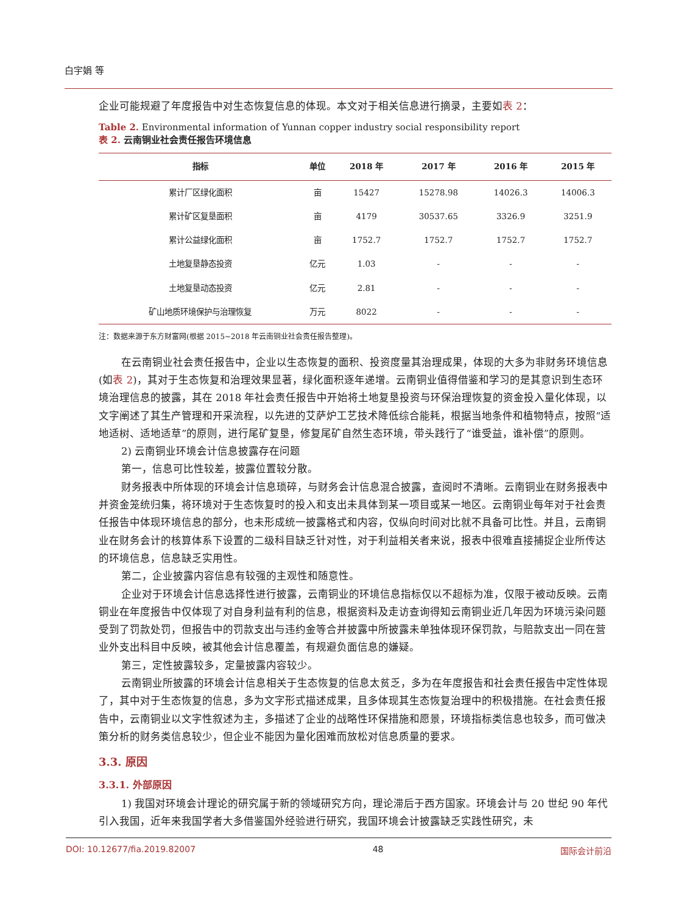白宇娟 等
企业可能规避了年度报告中对生态恢复信息的体现。本文对于相关信息进行摘录，主要如表 2：
Table 2. Environmental information of Yunnan copper industry social responsibility report
表 2. 云南铜业社会责任报告环境信息
| 指标 | 单位 | 2018 年 | 2017 年 | 2016 年 | 2015 年 |
| --- | --- | --- | --- | --- | --- |
| 累计厂区绿化面积 | 亩 | 15427 | 15278.98 | 14026.3 | 14006.3 |
| 累计矿区复垦面积 | 亩 | 4179 | 30537.65 | 3326.9 | 3251.9 |
| 累计公益绿化面积 | 亩 | 1752.7 | 1752.7 | 1752.7 | 1752.7 |
| 土地复垦静态投资 | 亿元 | 1.03 | - | - | - |
| 土地复垦动态投资 | 亿元 | 2.81 | - | - | - |
| 矿山地质环境保护与治理恢复 | 万元 | 8022 | - | - | - |
注：数据来源于东方财富网(根据 2015~2018 年云南铜业社会责任报告整理)。
在云南铜业社会责任报告中，企业以生态恢复的面积、投资度量其治理成果，体现的大多为非财务环境信息(如表 2)，其对于生态恢复和治理效果显著，绿化面积逐年递增。云南铜业值得借鉴和学习的是其意识到生态环境治理信息的披露，其在 2018 年社会责任报告中开始将土地复垦投资与环保治理恢复的资金投入量化体现，以文字阐述了其生产管理和开采流程，以先进的艾萨炉工艺技术降低综合能耗，根据当地条件和植物特点，按照“适地适树、适地适草”的原则，进行尾矿复垦，修复尾矿自然生态环境，带头践行了“谁受益，谁补偿”的原则。
2) 云南铜业环境会计信息披露存在问题
第一，信息可比性较差，披露位置较分散。
财务报表中所体现的环境会计信息琐碎，与财务会计信息混合披露，查阅时不清晰。云南铜业在财务报表中并资金笼统归集，将环境对于生态恢复时的投入和支出未具体到某一项目或某一地区。云南铜业每年对于社会责任报告中体现环境信息的部分，也未形成统一披露格式和内容，仅纵向时间对比就不具备可比性。并且，云南铜业在财务会计的核算体系下设置的二级科目缺乏针对性，对于利益相关者来说，报表中很难直接捕捉企业所传达的环境信息，信息缺乏实用性。
第二，企业披露内容信息有较强的主观性和随意性。
企业对于环境会计信息选择性进行披露，云南铜业的环境信息指标仅以不超标为准，仅限于被动反映。云南铜业在年度报告中仅体现了对自身利益有利的信息，根据资料及走访查询得知云南铜业近几年因为环境污染问题受到了罚款处罚，但报告中的罚款支出与违约金等合并披露中所披露未单独体现环保罚款，与赔款支出一同在营业外支出科目中反映，被其他会计信息覆盖，有规避负面信息的嫌疑。
第三，定性披露较多，定量披露内容较少。
云南铜业所披露的环境会计信息相关于生态恢复的信息太贫乏，多为在年度报告和社会责任报告中定性体现了，其中对于生态恢复的信息，多为文字形式描述成果，且多体现其生态恢复治理中的积极措施。在社会责任报告中，云南铜业以文字性叙述为主，多描述了企业的战略性环保措施和愿景，环境指标类信息也较多，而可做决策分析的财务类信息较少，但企业不能因为量化困难而放松对信息质量的要求。
3.3. 原因
3.3.1. 外部原因
1) 我国对环境会计理论的研究属于新的领域研究方向，理论滞后于西方国家。环境会计与 20 世纪 90 年代引入我国，近年来我国学者大多借鉴国外经验进行研究，我国环境会计披露缺乏实践性研究，未
DOI: 10.12677/fia.2019.82007 48 国际会计前沿